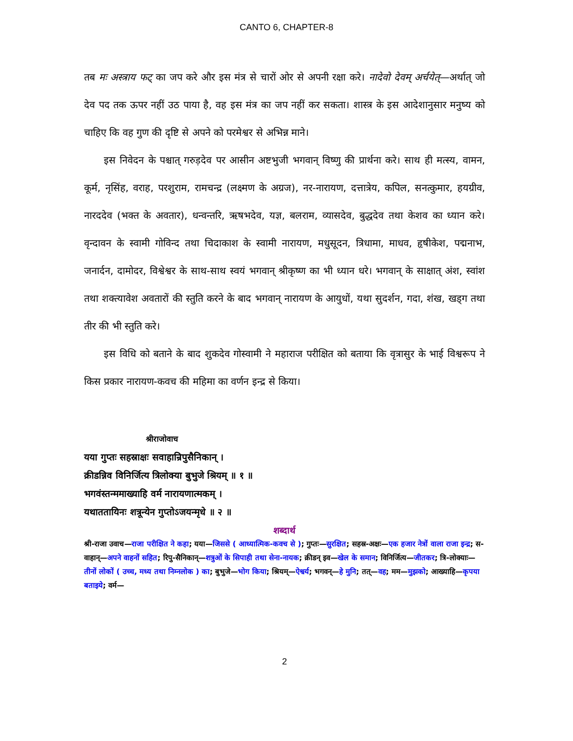CANTO 6, CHAPTER-8
तब मः अस्त्राय फट् का जप करे और इस मंत्र से चारों ओर से अपनी रक्षा करे। नादेवो देवम् अर्चयेत्—अर्थात् जो देव पद तक ऊपर नहीं उठ पाया है, वह इस मंत्र का जप नहीं कर सकता। शास्त्र के इस आदेशानुसार मनुष्य को चाहिए कि वह गुण की दृष्टि से अपने को परमेश्वर से अभिन्न माने।
इस निवेदन के पश्चात् गरुड़देव पर आसीन अष्टभुजी भगवान् विष्णु की प्रार्थना करे। साथ ही मत्स्य, वामन, कूर्म, नृसिंह, वराह, परशुराम, रामचन्द्र (लक्ष्मण के अग्रज), नर-नारायण, दत्तात्रेय, कपिल, सनत्कुमार, हयग्रीव, नारददेव (भक्त के अवतार), धन्वन्तरि, ऋषभदेव, यज्ञ, बलराम, व्यासदेव, बुद्धदेव तथा केशव का ध्यान करे। वृन्दावन के स्वामी गोविन्द तथा चिदाकाश के स्वामी नारायण, मधुसूदन, त्रिधामा, माधव, हृषीकेश, पद्मनाभ, जनार्दन, दामोदर, विश्वेश्वर के साथ-साथ स्वयं भगवान् श्रीकृष्ण का भी ध्यान धरे। भगवान् के साक्षात् अंश, स्वांश तथा शक्त्यावेश अवतारों की स्तुति करने के बाद भगवान् नारायण के आयुधों, यथा सुदर्शन, गदा, शंख, खड्ग तथा तीर की भी स्तुति करे।
इस विधि को बताने के बाद शुकदेव गोस्वामी ने महाराज परीक्षित को बताया कि वृत्रासुर के भाई विश्वरूप ने किस प्रकार नारायण-कवच की महिमा का वर्णन इन्द्र से किया।
श्रीराजोवाच
यया गुप्तः सहस्राक्षः सवाहान्रिपुसैनिकान् ।
क्रीडन्निव विनिर्जित्य त्रिलोक्या बुभुजे श्रियम् ॥ १ ॥
भगवंस्तन्ममाख्याहि वर्म नारायणात्मकम् ।
यथाततायिनः शत्रून्येन गुप्तोऽजयन्मृधे ॥ २ ॥
शब्दार्थ
श्री-राजा उवाच—राजा परीक्षित ने कहा; यया—जिससे ( आध्यात्मिक-कवच से ); गुप्तः—सुरक्षित; सहस्र-अक्षः—एक हजार नेत्रों वाला राजा इन्द्र; स-वाहान्—अपने वाहनों सहित; रिपु-सैनिकान्—शत्रुओं के सिपाही तथा सेना-नायक; क्रीडन् इव—खेल के समान; विनिर्जित्य—जीतकर; त्रि-लोक्याः—तीनों लोकों ( उच्च, मध्य तथा निम्नलोक ) का; बुभुजे—भोग किया; श्रियम्—ऐश्वर्य; भगवन्—हे मुनि; तत्—वह; मम—मुझको; आख्याहि—कृपया बताइये; वर्म—
2